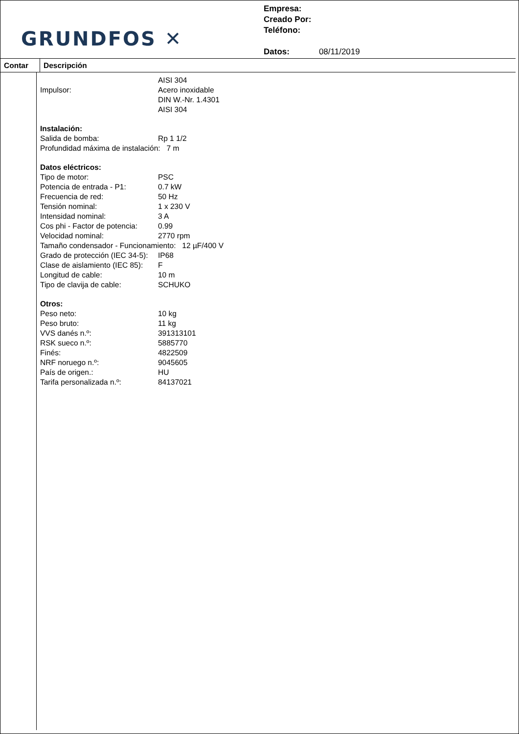GRUNDFOS ✕
Empresa:
Creado Por:
Teléfono:
Datos: 08/11/2019
Contar Descripción
AISI 304
Impulsor: Acero inoxidable
DIN W.-Nr. 1.4301
AISI 304
Instalación:
Salida de bomba: Rp 1 1/2
Profundidad máxima de instalación: 7 m
Datos eléctricos:
Tipo de motor: PSC
Potencia de entrada - P1: 0.7 kW
Frecuencia de red: 50 Hz
Tensión nominal: 1 x 230 V
Intensidad nominal: 3 A
Cos phi - Factor de potencia: 0.99
Velocidad nominal: 2770 rpm
Tamaño condensador - Funcionamiento: 12 µF/400 V
Grado de protección (IEC 34-5): IP68
Clase de aislamiento (IEC 85): F
Longitud de cable: 10 m
Tipo de clavija de cable: SCHUKO
Otros:
Peso neto: 10 kg
Peso bruto: 11 kg
VVS danés n.º: 391313101
RSK sueco n.º: 5885770
Finés: 4822509
NRF noruego n.º: 9045605
País de origen.: HU
Tarifa personalizada n.º: 84137021